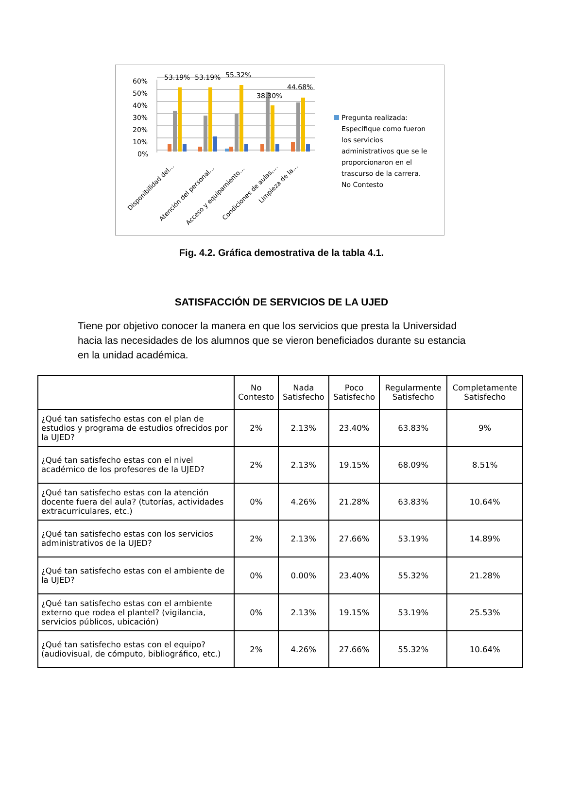60%
50%
40%
30%
20%
10%
0%
53.19%
53.19%
55.32%
38.30%
44.68%
Disponibilidad del…
Atención del personal…
Acceso y equipamiento…
Condiciones de aulas,…
Limpieza de la…
Pregunta realizada:
Especifique como fueron
los servicios
administrativos que se le
proporcionaron en el
trascurso de la carrera.
No Contesto
Fig. 4.2. Gráfica demostrativa de la tabla 4.1.
SATISFACCIÓN DE SERVICIOS DE LA UJED
Tiene por objetivo conocer la manera en que los servicios que presta la Universidad hacia las necesidades de los alumnos que se vieron beneficiados durante su estancia en la unidad académica.
| | No Contesto | Nada Satisfecho | Poco Satisfecho | Regularmente Satisfecho | Completamente Satisfecho |
| --- | --- | --- | --- | --- | --- |
| ¿Qué tan satisfecho estas con el plan de estudios y programa de estudios ofrecidos por la UJED? | 2% | 2.13% | 23.40% | 63.83% | 9% |
| ¿Qué tan satisfecho estas con el nivel académico de los profesores de la UJED? | 2% | 2.13% | 19.15% | 68.09% | 8.51% |
| ¿Qué tan satisfecho estas con la atención docente fuera del aula? (tutorías, actividades extracurriculares, etc.) | 0% | 4.26% | 21.28% | 63.83% | 10.64% |
| ¿Qué tan satisfecho estas con los servicios administrativos de la UJED? | 2% | 2.13% | 27.66% | 53.19% | 14.89% |
| ¿Qué tan satisfecho estas con el ambiente de la UJED? | 0% | 0.00% | 23.40% | 55.32% | 21.28% |
| ¿Qué tan satisfecho estas con el ambiente externo que rodea el plantel? (vigilancia, servicios públicos, ubicación) | 0% | 2.13% | 19.15% | 53.19% | 25.53% |
| ¿Qué tan satisfecho estas con el equipo? (audiovisual, de cómputo, bibliográfico, etc.) | 2% | 4.26% | 27.66% | 55.32% | 10.64% |